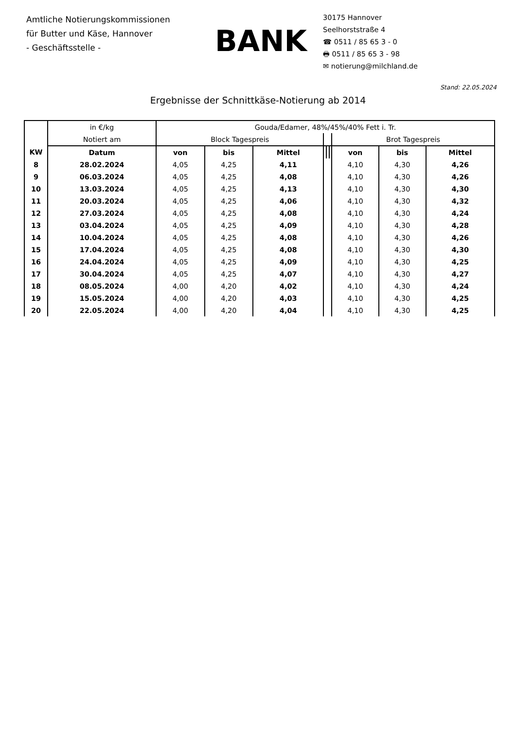Amtliche Notierungskommissionen
für Butter und Käse, Hannover
- Geschäftsstelle -
BANK
30175 Hannover
Seelhorststraße 4
☎ 0511 / 85 65 3 - 0
🖶 0511 / 85 65 3 - 98
✉ notierung@milchland.de
Stand: 22.05.2024
Ergebnisse der Schnittkäse-Notierung ab 2014
| | in €/kg | Gouda/Edamer, 48%/45%/40% Fett i. Tr. | | | | | | | | |
| | Notiert am | Block Tagespreis | | | | | | Brot Tagespreis | | |
| KW | Datum | von | bis | Mittel | | | | von | bis | Mittel |
| 8 | 28.02.2024 | 4,05 | 4,25 | 4,11 | | | | 4,10 | 4,30 | 4,26 |
| 9 | 06.03.2024 | 4,05 | 4,25 | 4,08 | | | | 4,10 | 4,30 | 4,26 |
| 10 | 13.03.2024 | 4,05 | 4,25 | 4,13 | | | | 4,10 | 4,30 | 4,30 |
| 11 | 20.03.2024 | 4,05 | 4,25 | 4,06 | | | | 4,10 | 4,30 | 4,32 |
| 12 | 27.03.2024 | 4,05 | 4,25 | 4,08 | | | | 4,10 | 4,30 | 4,24 |
| 13 | 03.04.2024 | 4,05 | 4,25 | 4,09 | | | | 4,10 | 4,30 | 4,28 |
| 14 | 10.04.2024 | 4,05 | 4,25 | 4,08 | | | | 4,10 | 4,30 | 4,26 |
| 15 | 17.04.2024 | 4,05 | 4,25 | 4,08 | | | | 4,10 | 4,30 | 4,30 |
| 16 | 24.04.2024 | 4,05 | 4,25 | 4,09 | | | | 4,10 | 4,30 | 4,25 |
| 17 | 30.04.2024 | 4,05 | 4,25 | 4,07 | | | | 4,10 | 4,30 | 4,27 |
| 18 | 08.05.2024 | 4,00 | 4,20 | 4,02 | | | | 4,10 | 4,30 | 4,24 |
| 19 | 15.05.2024 | 4,00 | 4,20 | 4,03 | | | | 4,10 | 4,30 | 4,25 |
| 20 | 22.05.2024 | 4,00 | 4,20 | 4,04 | | | | 4,10 | 4,30 | 4,25 |